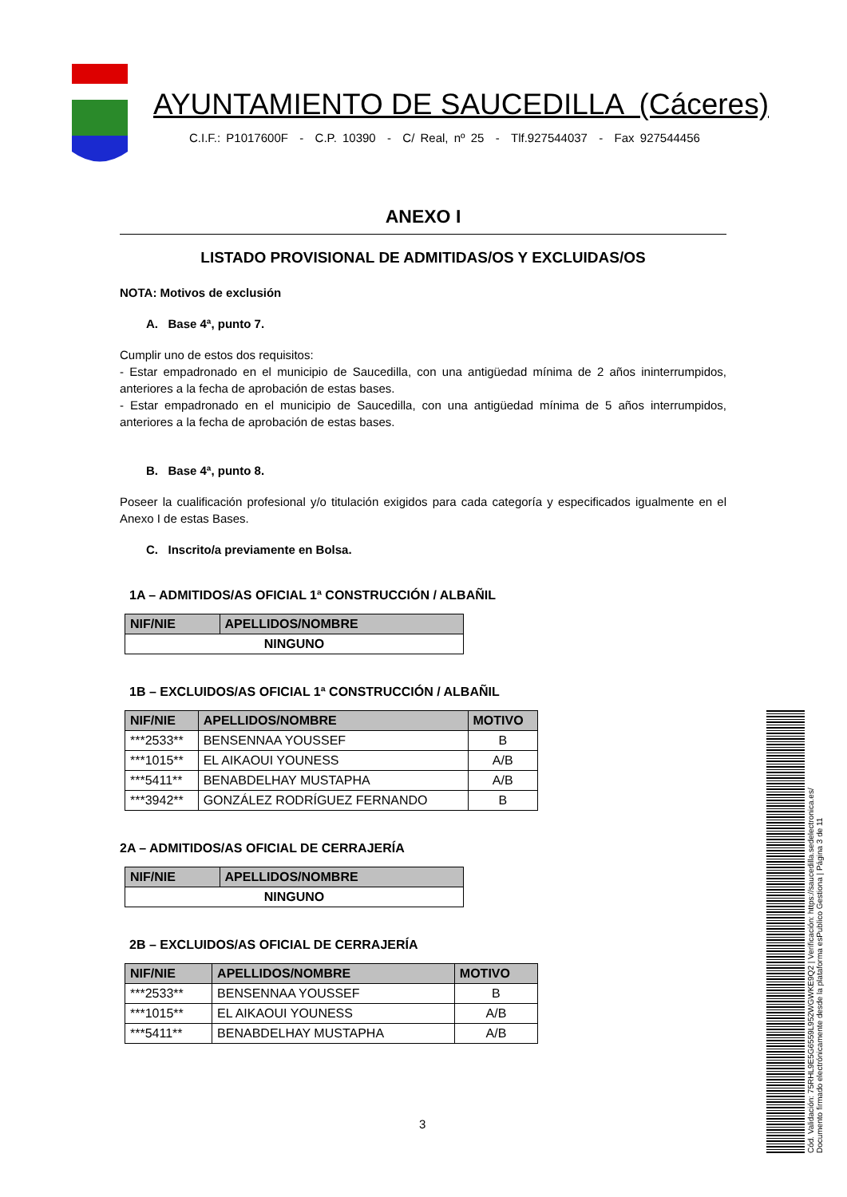AYUNTAMIENTO DE SAUCEDILLA (Cáceres)
C.I.F.: P1017600F - C.P. 10390 - C/ Real, nº 25 - Tlf.927544037 - Fax 927544456
ANEXO I
LISTADO PROVISIONAL DE ADMITIDAS/OS Y EXCLUIDAS/OS
NOTA: Motivos de exclusión
A. Base 4ª, punto 7.
Cumplir uno de estos dos requisitos:
- Estar empadronado en el municipio de Saucedilla, con una antigüedad mínima de 2 años ininterrumpidos, anteriores a la fecha de aprobación de estas bases.
- Estar empadronado en el municipio de Saucedilla, con una antigüedad mínima de 5 años interrumpidos, anteriores a la fecha de aprobación de estas bases.
B. Base 4ª, punto 8.
Poseer la cualificación profesional y/o titulación exigidos para cada categoría y especificados igualmente en el Anexo I de estas Bases.
C. Inscrito/a previamente en Bolsa.
1A – ADMITIDOS/AS OFICIAL 1ª CONSTRUCCIÓN / ALBAÑIL
| NIF/NIE | APELLIDOS/NOMBRE |
| --- | --- |
| NINGUNO | |
1B – EXCLUIDOS/AS OFICIAL 1ª CONSTRUCCIÓN / ALBAÑIL
| NIF/NIE | APELLIDOS/NOMBRE | MOTIVO |
| --- | --- | --- |
| ***2533** | BENSENNAA YOUSSEF | B |
| ***1015** | EL AIKAOUI YOUNESS | A/B |
| ***5411** | BENABDELHAY MUSTAPHA | A/B |
| ***3942** | GONZÁLEZ RODRÍGUEZ FERNANDO | B |
2A – ADMITIDOS/AS OFICIAL DE CERRAJERÍA
| NIF/NIE | APELLIDOS/NOMBRE |
| --- | --- |
| NINGUNO | |
2B – EXCLUIDOS/AS OFICIAL DE CERRAJERÍA
| NIF/NIE | APELLIDOS/NOMBRE | MOTIVO |
| --- | --- | --- |
| ***2533** | BENSENNAA YOUSSEF | B |
| ***1015** | EL AIKAOUI YOUNESS | A/B |
| ***5411** | BENABDELHAY MUSTAPHA | A/B |
3
Cód. Validación: 75RHL9E5G6559L952WGWKE9Q2 | Verificación: https://saucedilla.sedelectronica.es/
Documento firmado electrónicamente desde la plataforma esPublico Gestiona | Página 3 de 11